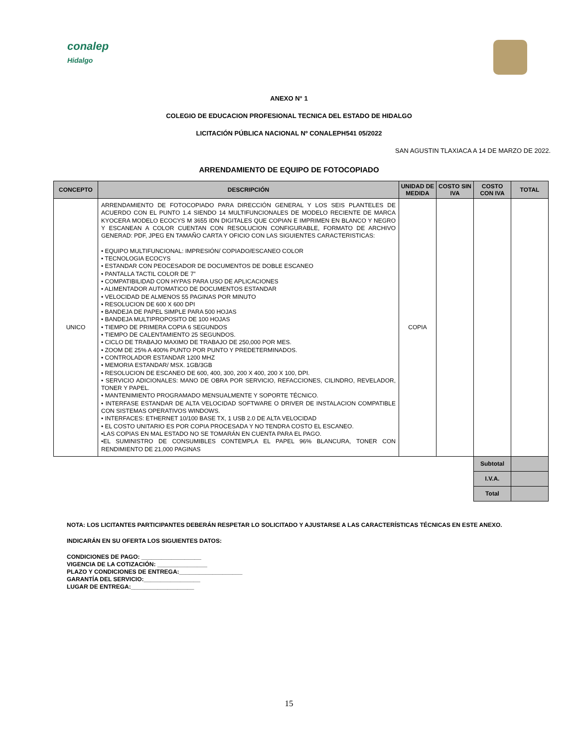conalep
Hidalgo
ANEXO N° 1
COLEGIO DE EDUCACION PROFESIONAL TECNICA DEL ESTADO DE HIDALGO
LICITACIÓN PÚBLICA NACIONAL Nº CONALEPH541 05/2022
SAN AGUSTIN TLAXIACA A 14 DE MARZO DE 2022.
ARRENDAMIENTO DE EQUIPO DE FOTOCOPIADO
| CONCEPTO | DESCRIPCIÓN | UNIDAD DE MEDIDA | COSTO SIN IVA | COSTO CON IVA | TOTAL |
| --- | --- | --- | --- | --- | --- |
| UNICO | ARRENDAMIENTO DE FOTOCOPIADO PARA DIRECCIÓN GENERAL Y LOS SEIS PLANTELES DE ACUERDO CON EL PUNTO 1.4 SIENDO 14 MULTIFUNCIONALES DE MODELO RECIENTE DE MARCA KYOCERA MODELO ECOCYS M 3655 IDN DIGITALES QUE COPIAN E IMPRIMEN EN BLANCO Y NEGRO Y ESCANEAN A COLOR CUENTAN CON RESOLUCION CONFIGURABLE, FORMATO DE ARCHIVO GENERAD: PDF, JPEG EN TAMAÑO CARTA Y OFICIO CON LAS SIGUIENTES CARACTERISTICAS: • EQUIPO MULTIFUNCIONAL: IMPRESIÓN/ COPIADO/ESCANEO COLOR • TECNOLOGIA ECOCYS • ESTANDAR CON PEOCESADOR DE DOCUMENTOS DE DOBLE ESCANEO • PANTALLA TACTIL COLOR DE 7” • COMPATIBILIDAD CON HYPAS PARA USO DE APLICACIONES • ALIMENTADOR AUTOMATICO DE DOCUMENTOS ESTANDAR • VELOCIDAD DE ALMENOS 55 PAGINAS POR MINUTO • RESOLUCION DE 600 X 600 DPI • BANDEJA DE PAPEL SIMPLE PARA 500 HOJAS • BANDEJA MULTIPROPOSITO DE 100 HOJAS • TIEMPO DE PRIMERA COPIA 6 SEGUNDOS • TIEMPO DE CALENTAMIENTO 25 SEGUNDOS. • CICLO DE TRABAJO MAXIMO DE TRABAJO DE 250,000 POR MES. • ZOOM DE 25% A 400% PUNTO POR PUNTO Y PREDETERMINADOS. • CONTROLADOR ESTANDAR 1200 MHZ • MEMORIA ESTANDAR/ MSX. 1GB/3GB • RESOLUCION DE ESCANEO DE 600, 400, 300, 200 X 400, 200 X 100, DPI. • SERVICIO ADICIONALES: MANO DE OBRA POR SERVICIO, REFACCIONES, CILINDRO, REVELADOR, TONER Y PAPEL. • MANTENIMIENTO PROGRAMADO MENSUALMENTE Y SOPORTE TÉCNICO. • INTERFASE ESTANDAR DE ALTA VELOCIDAD SOFTWARE O DRIVER DE INSTALACION COMPATIBLE CON SISTEMAS OPERATIVOS WINDOWS. • INTERFACES: ETHERNET 10/100 BASE TX, 1 USB 2.0 DE ALTA VELOCIDAD • EL COSTO UNITARIO ES POR COPIA PROCESADA Y NO TENDRA COSTO EL ESCANEO. •LAS COPIAS EN MAL ESTADO NO SE TOMARÁN EN CUENTA PARA EL PAGO. •EL SUMINISTRO DE CONSUMIBLES CONTEMPLA EL PAPEL 96% BLANCURA, TONER CON RENDIMIENTO DE 21,000 PAGINAS | COPIA | | | |
| | | | | Subtotal | |
| | | | | I.V.A. | |
| | | | | Total | |
NOTA: LOS LICITANTES PARTICIPANTES DEBERÁN RESPETAR LO SOLICITADO Y AJUSTARSE A LAS CARACTERÍSTICAS TÉCNICAS EN ESTE ANEXO.
INDICARÁN EN SU OFERTA LOS SIGUIENTES DATOS:
CONDICIONES DE PAGO: __________________
VIGENCIA DE LA COTIZACIÓN: _______________
PLAZO Y CONDICIONES DE ENTREGA:___________________
GARANTÍA DEL SERVICIO:_________________
LUGAR DE ENTREGA:___________________
15